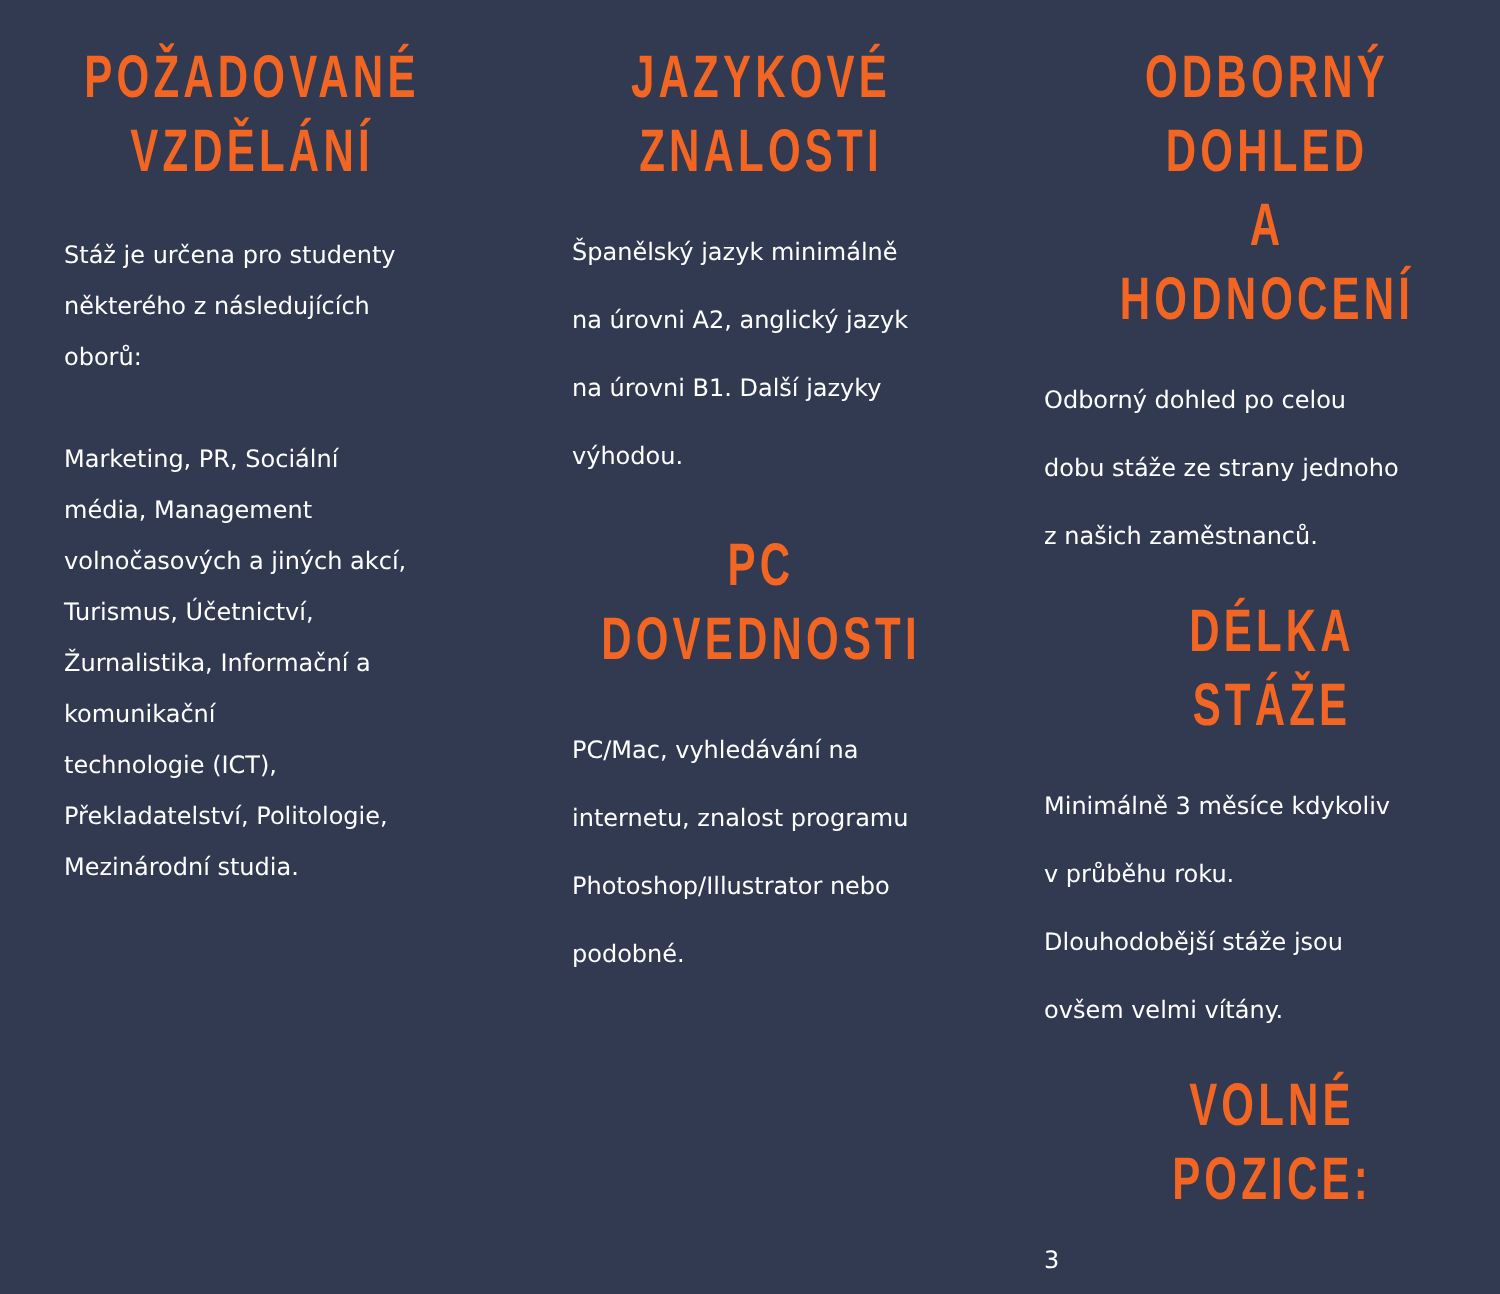POŽADOVANÉ
VZDĚLÁNÍ
Stáž je určena pro studenty
některého z následujících
oborů:
Marketing, PR, Sociální
média, Management
volnočasových a jiných akcí,
Turismus, Účetnictví,
Žurnalistika, Informační a
komunikační
technologie (ICT),
Překladatelství, Politologie,
Mezinárodní studia.
JAZYKOVÉ
ZNALOSTI
Španělský jazyk minimálně
na úrovni A2, anglický jazyk
na úrovni B1. Další jazyky
výhodou.
PC DOVEDNOSTI
PC/Mac, vyhledávání na
internetu, znalost programu
Photoshop/Illustrator nebo
podobné.
ODBORNÝ DOHLED
A HODNOCENÍ
Odborný dohled po celou
dobu stáže ze strany jednoho
z našich zaměstnanců.
DÉLKA STÁŽE
Minimálně 3 měsíce kdykoliv
v průběhu roku.
Dlouhodobější stáže jsou
ovšem velmi vítány.
VOLNÉ POZICE:
3